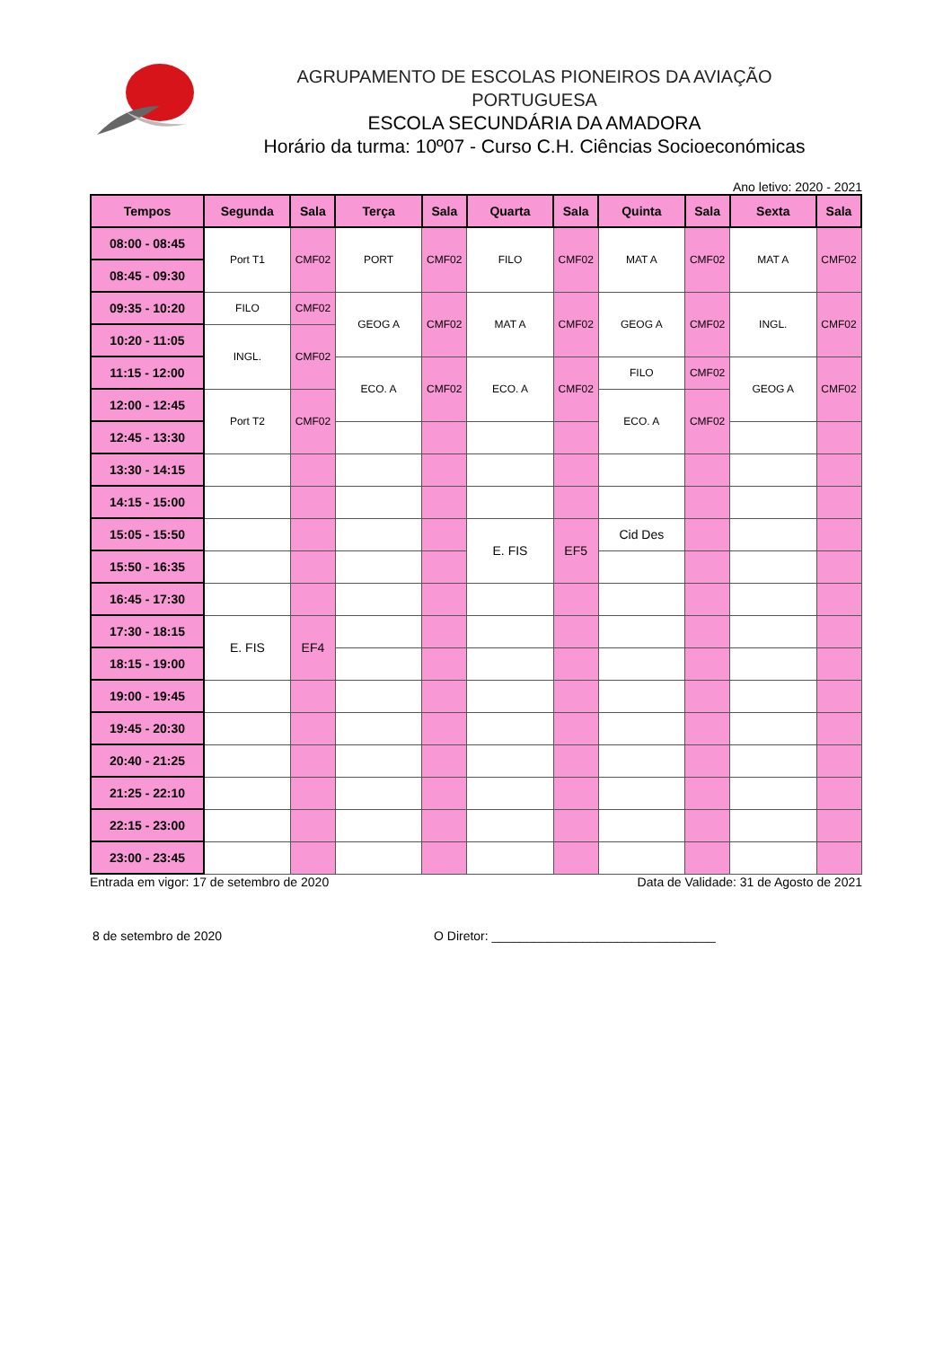AGRUPAMENTO DE ESCOLAS PIONEIROS DA AVIAÇÃO PORTUGUESA
ESCOLA SECUNDÁRIA DA AMADORA
Horário da turma: 10º07 - Curso C.H. Ciências Socioeconómicas
Ano letivo: 2020 - 2021
| Tempos | Segunda | Sala | Terça | Sala | Quarta | Sala | Quinta | Sala | Sexta | Sala |
| --- | --- | --- | --- | --- | --- | --- | --- | --- | --- | --- |
| 08:00 - 08:45 | Port T1 | CMF02 | PORT | CMF02 | FILO | CMF02 | MAT A | CMF02 | MAT A | CMF02 |
| 08:45 - 09:30 | | | | | | | | | | |
| 09:35 - 10:20 | FILO | CMF02 | GEOG A | CMF02 | MAT A | CMF02 | GEOG A | CMF02 | INGL. | CMF02 |
| 10:20 - 11:05 | INGL. | CMF02 | | | | | | | | |
| 11:15 - 12:00 | | | ECO. A | CMF02 | ECO. A | CMF02 | FILO | CMF02 | GEOG A | CMF02 |
| 12:00 - 12:45 | Port T2 | CMF02 | | | | | ECO. A | CMF02 | | |
| 12:45 - 13:30 | | | | | | | | | | |
| 13:30 - 14:15 | | | | | | | | | | |
| 14:15 - 15:00 | | | | | | | | | | |
| 15:05 - 15:50 | | | | | E. FIS | EF5 | Cid Des | | | |
| 15:50 - 16:35 | | | | | | | | | | |
| 16:45 - 17:30 | | | | | | | | | | |
| 17:30 - 18:15 | E. FIS | EF4 | | | | | | | | |
| 18:15 - 19:00 | | | | | | | | | | |
| 19:00 - 19:45 | | | | | | | | | | |
| 19:45 - 20:30 | | | | | | | | | | |
| 20:40 - 21:25 | | | | | | | | | | |
| 21:25 - 22:10 | | | | | | | | | | |
| 22:15 - 23:00 | | | | | | | | | | |
| 23:00 - 23:45 | | | | | | | | | | |
Entrada em vigor: 17 de setembro de 2020 Data de Validade: 31 de Agosto de 2021
8 de setembro de 2020 O Diretor: ________________________________